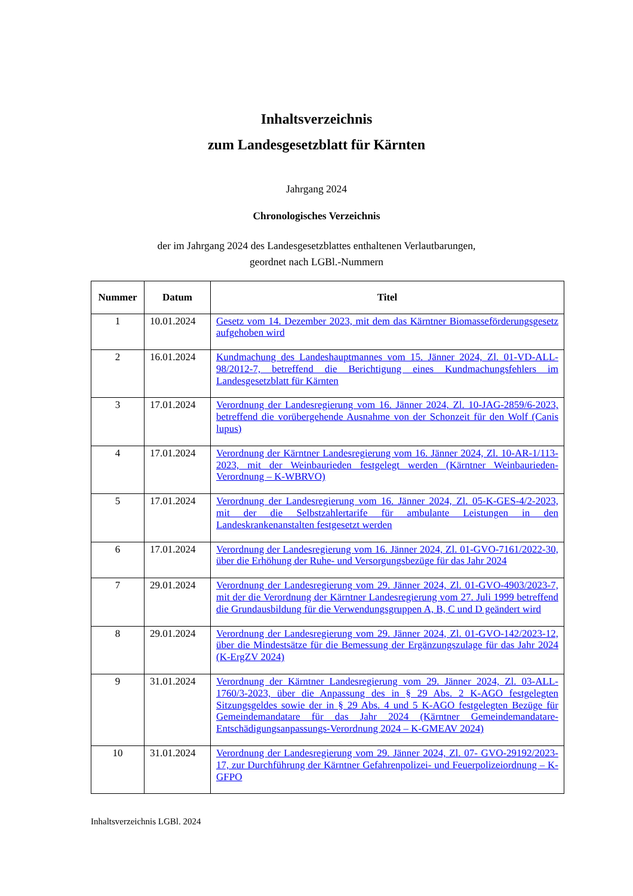Inhaltsverzeichnis
zum Landesgesetzblatt für Kärnten
Jahrgang 2024
Chronologisches Verzeichnis
der im Jahrgang 2024 des Landesgesetzblattes enthaltenen Verlautbarungen,
geordnet nach LGBl.-Nummern
| Nummer | Datum | Titel |
| --- | --- | --- |
| 1 | 10.01.2024 | Gesetz vom 14. Dezember 2023, mit dem das Kärntner Biomasseförderungsgesetz aufgehoben wird |
| 2 | 16.01.2024 | Kundmachung des Landeshauptmannes vom 15. Jänner 2024, Zl. 01-VD-ALL-98/2012-7, betreffend die Berichtigung eines Kundmachungsfehlers im Landesgesetzblatt für Kärnten |
| 3 | 17.01.2024 | Verordnung der Landesregierung vom 16. Jänner 2024, Zl. 10-JAG-2859/6-2023, betreffend die vorübergehende Ausnahme von der Schonzeit für den Wolf (Canis lupus) |
| 4 | 17.01.2024 | Verordnung der Kärntner Landesregierung vom 16. Jänner 2024, Zl. 10-AR-1/113-2023, mit der Weinbaurieden festgelegt werden (Kärntner Weinbaurieden-Verordnung – K-WBRVO) |
| 5 | 17.01.2024 | Verordnung der Landesregierung vom 16. Jänner 2024, Zl. 05-K-GES-4/2-2023, mit der die Selbstzahlertarife für ambulante Leistungen in den Landeskrankenanstalten festgesetzt werden |
| 6 | 17.01.2024 | Verordnung der Landesregierung vom 16. Jänner 2024, Zl. 01-GVO-7161/2022-30, über die Erhöhung der Ruhe- und Versorgungsbezüge für das Jahr 2024 |
| 7 | 29.01.2024 | Verordnung der Landesregierung vom 29. Jänner 2024, Zl. 01-GVO-4903/2023-7, mit der die Verordnung der Kärntner Landesregierung vom 27. Juli 1999 betreffend die Grundausbildung für die Verwendungsgruppen A, B, C und D geändert wird |
| 8 | 29.01.2024 | Verordnung der Landesregierung vom 29. Jänner 2024, Zl. 01-GVO-142/2023-12, über die Mindestsätze für die Bemessung der Ergänzungszulage für das Jahr 2024 (K-ErgZV 2024) |
| 9 | 31.01.2024 | Verordnung der Kärntner Landesregierung vom 29. Jänner 2024, Zl. 03-ALL-1760/3-2023, über die Anpassung des in § 29 Abs. 2 K-AGO festgelegten Sitzungsgeldes sowie der in § 29 Abs. 4 und 5 K-AGO festgelegten Bezüge für Gemeindemandatare für das Jahr 2024 (Kärntner Gemeindemandatare-Entschädigungsanpassungs-Verordnung 2024 – K-GMEAV 2024) |
| 10 | 31.01.2024 | Verordnung der Landesregierung vom 29. Jänner 2024, Zl. 07- GVO-29192/2023-17, zur Durchführung der Kärntner Gefahrenpolizei- und Feuerpolizeiordnung – K-GFPO |
Inhaltsverzeichnis LGBl. 2024